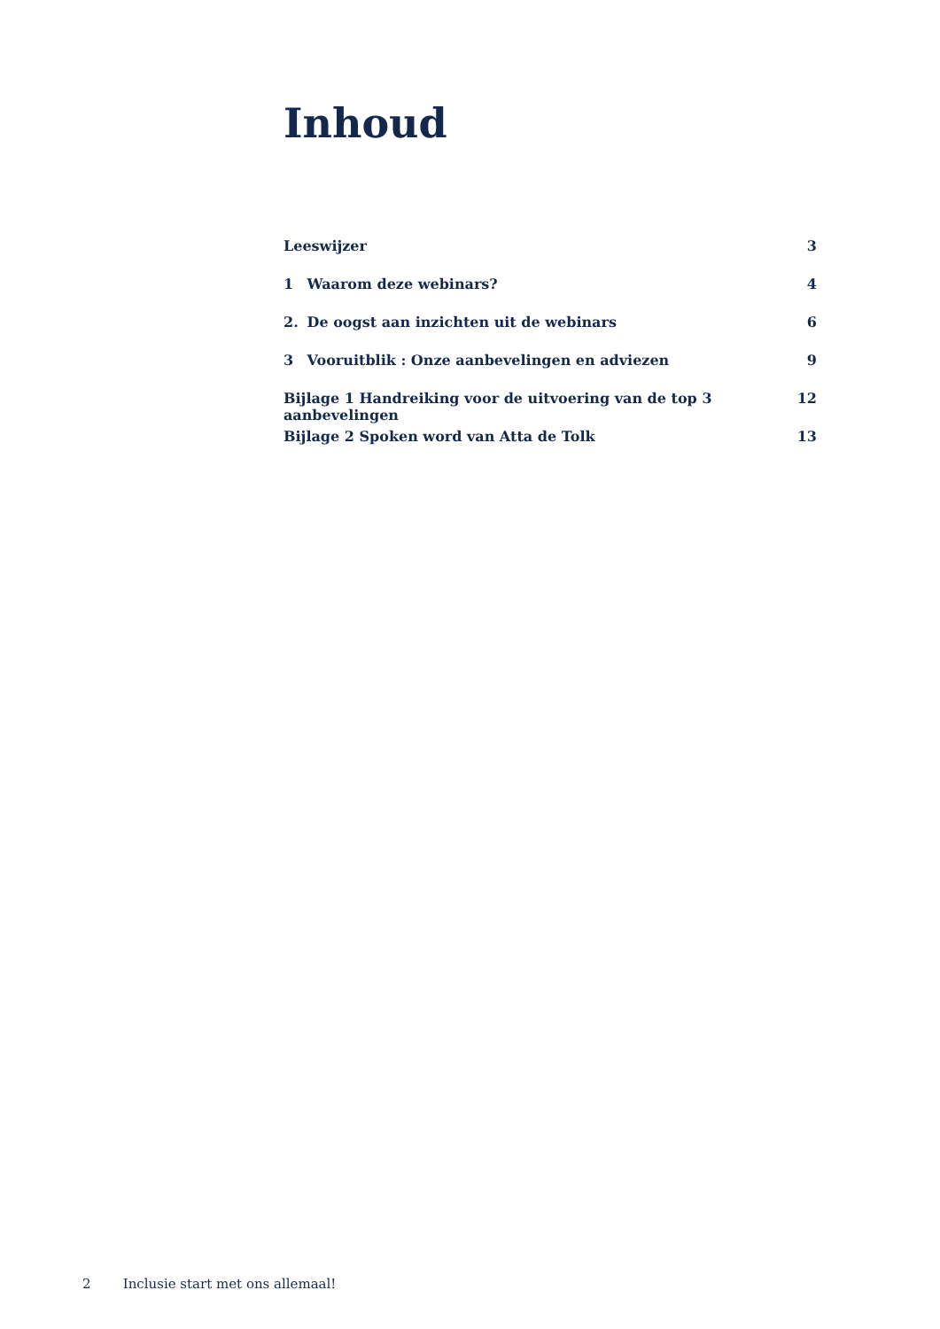Inhoud
Leeswijzer 3
1 Waarom deze webinars? 4
2. De oogst aan inzichten uit de webinars
6
3 Vooruitblik : Onze aanbevelingen en adviezen
9
Bijlage 1 Handreiking voor de uitvoering van de top 3 aanbevelingen
12
Bijlage 2 Spoken word van Atta de Tolk
13
2 Inclusie start met ons allemaal!